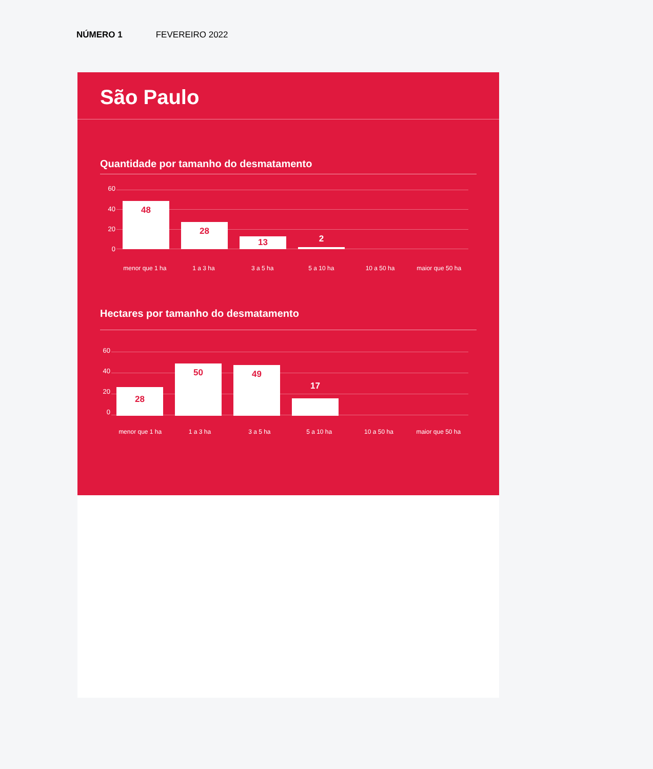NÚMERO 1 FEVEREIRO 2022
São Paulo
Quantidade por tamanho do desmatamento
60
40
20
0
48
28
13
2
menor que 1 ha 1 a 3 ha 3 a 5 ha 5 a 10 ha 10 a 50 ha maior que 50 ha
Hectares por tamanho do desmatamento
60
40
20
0
28
50
49
17
menor que 1 ha 1 a 3 ha 3 a 5 ha 5 a 10 ha 10 a 50 ha maior que 50 ha